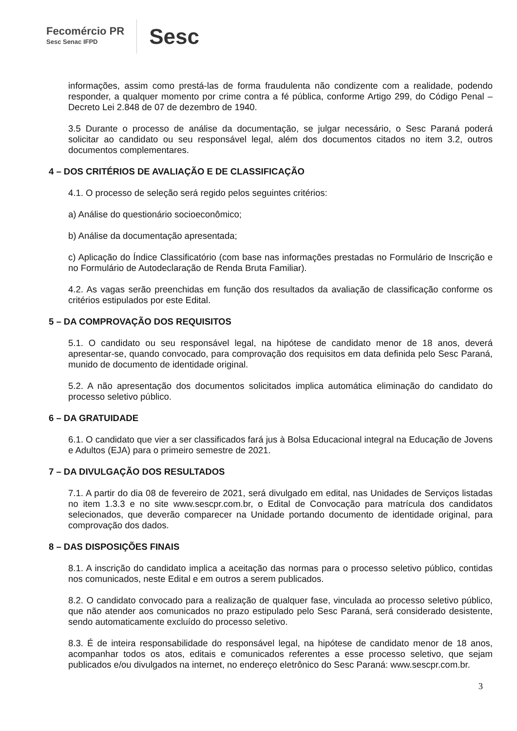Fecomércio PR
Sesc Senac IFPD
Sesc
informações, assim como prestá-las de forma fraudulenta não condizente com a realidade, podendo responder, a qualquer momento por crime contra a fé pública, conforme Artigo 299, do Código Penal – Decreto Lei 2.848 de 07 de dezembro de 1940.
3.5 Durante o processo de análise da documentação, se julgar necessário, o Sesc Paraná poderá solicitar ao candidato ou seu responsável legal, além dos documentos citados no item 3.2, outros documentos complementares.
4 – DOS CRITÉRIOS DE AVALIAÇÃO E DE CLASSIFICAÇÃO
4.1. O processo de seleção será regido pelos seguintes critérios:
a) Análise do questionário socioeconômico;
b) Análise da documentação apresentada;
c) Aplicação do Índice Classificatório (com base nas informações prestadas no Formulário de Inscrição e no Formulário de Autodeclaração de Renda Bruta Familiar).
4.2. As vagas serão preenchidas em função dos resultados da avaliação de classificação conforme os critérios estipulados por este Edital.
5 – DA COMPROVAÇÃO DOS REQUISITOS
5.1. O candidato ou seu responsável legal, na hipótese de candidato menor de 18 anos, deverá apresentar-se, quando convocado, para comprovação dos requisitos em data definida pelo Sesc Paraná, munido de documento de identidade original.
5.2. A não apresentação dos documentos solicitados implica automática eliminação do candidato do processo seletivo público.
6 – DA GRATUIDADE
6.1. O candidato que vier a ser classificados fará jus à Bolsa Educacional integral na Educação de Jovens e Adultos (EJA) para o primeiro semestre de 2021.
7 – DA DIVULGAÇÃO DOS RESULTADOS
7.1. A partir do dia 08 de fevereiro de 2021, será divulgado em edital, nas Unidades de Serviços listadas no item 1.3.3 e no site www.sescpr.com.br, o Edital de Convocação para matrícula dos candidatos selecionados, que deverão comparecer na Unidade portando documento de identidade original, para comprovação dos dados.
8 – DAS DISPOSIÇÕES FINAIS
8.1. A inscrição do candidato implica a aceitação das normas para o processo seletivo público, contidas nos comunicados, neste Edital e em outros a serem publicados.
8.2. O candidato convocado para a realização de qualquer fase, vinculada ao processo seletivo público, que não atender aos comunicados no prazo estipulado pelo Sesc Paraná, será considerado desistente, sendo automaticamente excluído do processo seletivo.
8.3. É de inteira responsabilidade do responsável legal, na hipótese de candidato menor de 18 anos, acompanhar todos os atos, editais e comunicados referentes a esse processo seletivo, que sejam publicados e/ou divulgados na internet, no endereço eletrônico do Sesc Paraná: www.sescpr.com.br.
3